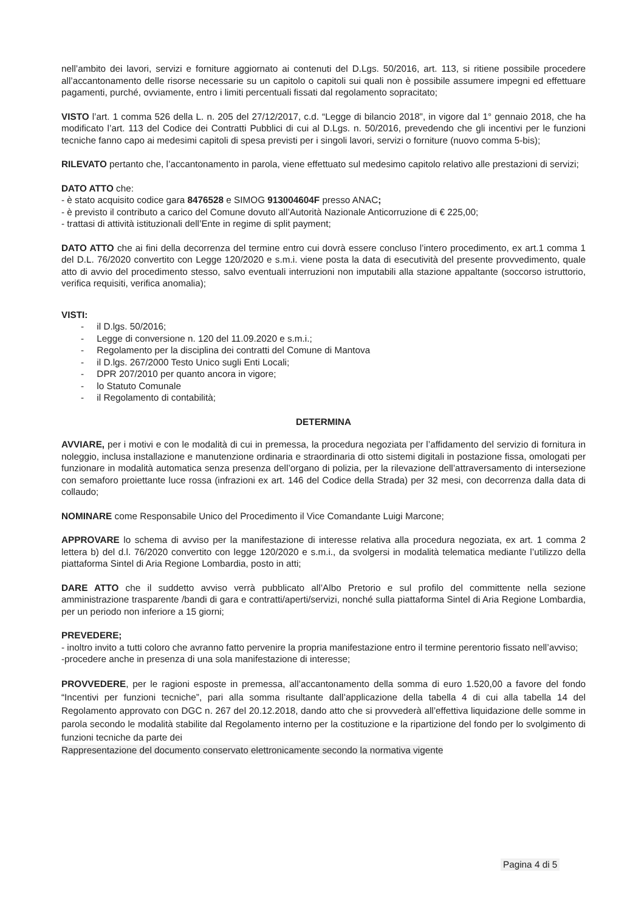nell’ambito dei lavori, servizi e forniture aggiornato ai contenuti del D.Lgs. 50/2016, art. 113, si ritiene possibile procedere all’accantonamento delle risorse necessarie su un capitolo o capitoli sui quali non è possibile assumere impegni ed effettuare pagamenti, purché, ovviamente, entro i limiti percentuali fissati dal regolamento sopracitato;
VISTO l’art. 1 comma 526 della L. n. 205 del 27/12/2017, c.d. “Legge di bilancio 2018”, in vigore dal 1° gennaio 2018, che ha modificato l’art. 113 del Codice dei Contratti Pubblici di cui al D.Lgs. n. 50/2016, prevedendo che gli incentivi per le funzioni tecniche fanno capo ai medesimi capitoli di spesa previsti per i singoli lavori, servizi o forniture (nuovo comma 5-bis);
RILEVATO pertanto che, l’accantonamento in parola, viene effettuato sul medesimo capitolo relativo alle prestazioni di servizi;
DATO ATTO che:
- è stato acquisito codice gara 8476528 e SIMOG 913004604F presso ANAC;
- è previsto il contributo a carico del Comune dovuto all’Autorità Nazionale Anticorruzione di € 225,00;
- trattasi di attività istituzionali dell’Ente in regime di split payment;
DATO ATTO che ai fini della decorrenza del termine entro cui dovrà essere concluso l’intero procedimento, ex art.1 comma 1 del D.L. 76/2020 convertito con Legge 120/2020 e s.m.i. viene posta la data di esecutività del presente provvedimento, quale atto di avvio del procedimento stesso, salvo eventuali interruzioni non imputabili alla stazione appaltante (soccorso istruttorio, verifica requisiti, verifica anomalia);
VISTI:
- il D.lgs. 50/2016;
- Legge di conversione n. 120 del 11.09.2020 e s.m.i.;
- Regolamento per la disciplina dei contratti del Comune di Mantova
- il D.lgs. 267/2000 Testo Unico sugli Enti Locali;
- DPR 207/2010 per quanto ancora in vigore;
- lo Statuto Comunale
- il Regolamento di contabilità;
DETERMINA
AVVIARE, per i motivi e con le modalità di cui in premessa, la procedura negoziata per l’affidamento del servizio di fornitura in noleggio, inclusa installazione e manutenzione ordinaria e straordinaria di otto sistemi digitali in postazione fissa, omologati per funzionare in modalità automatica senza presenza dell’organo di polizia, per la rilevazione dell’attraversamento di intersezione con semaforo proiettante luce rossa (infrazioni ex art. 146 del Codice della Strada) per 32 mesi, con decorrenza dalla data di collaudo;
NOMINARE come Responsabile Unico del Procedimento il Vice Comandante Luigi Marcone;
APPROVARE lo schema di avviso per la manifestazione di interesse relativa alla procedura negoziata, ex art. 1 comma 2 lettera b) del d.l. 76/2020 convertito con legge 120/2020 e s.m.i., da svolgersi in modalità telematica mediante l’utilizzo della piattaforma Sintel di Aria Regione Lombardia, posto in atti;
DARE ATTO che il suddetto avviso verrà pubblicato all’Albo Pretorio e sul profilo del committente nella sezione amministrazione trasparente /bandi di gara e contratti/aperti/servizi, nonché sulla piattaforma Sintel di Aria Regione Lombardia, per un periodo non inferiore a 15 giorni;
PREVEDERE;
- inoltro invito a tutti coloro che avranno fatto pervenire la propria manifestazione entro il termine perentorio fissato nell’avviso;
-procedere anche in presenza di una sola manifestazione di interesse;
PROVVEDERE, per le ragioni esposte in premessa, all’accantonamento della somma di euro 1.520,00 a favore del fondo “Incentivi per funzioni tecniche”, pari alla somma risultante dall’applicazione della tabella 4 di cui alla tabella 14 del Regolamento approvato con DGC n. 267 del 20.12.2018, dando atto che si provvederà all’effettiva liquidazione delle somme in parola secondo le modalità stabilite dal Regolamento interno per la costituzione e la ripartizione del fondo per lo svolgimento di funzioni tecniche da parte dei
Rappresentazione del documento conservato elettronicamente secondo la normativa vigente
Pagina 4 di 5